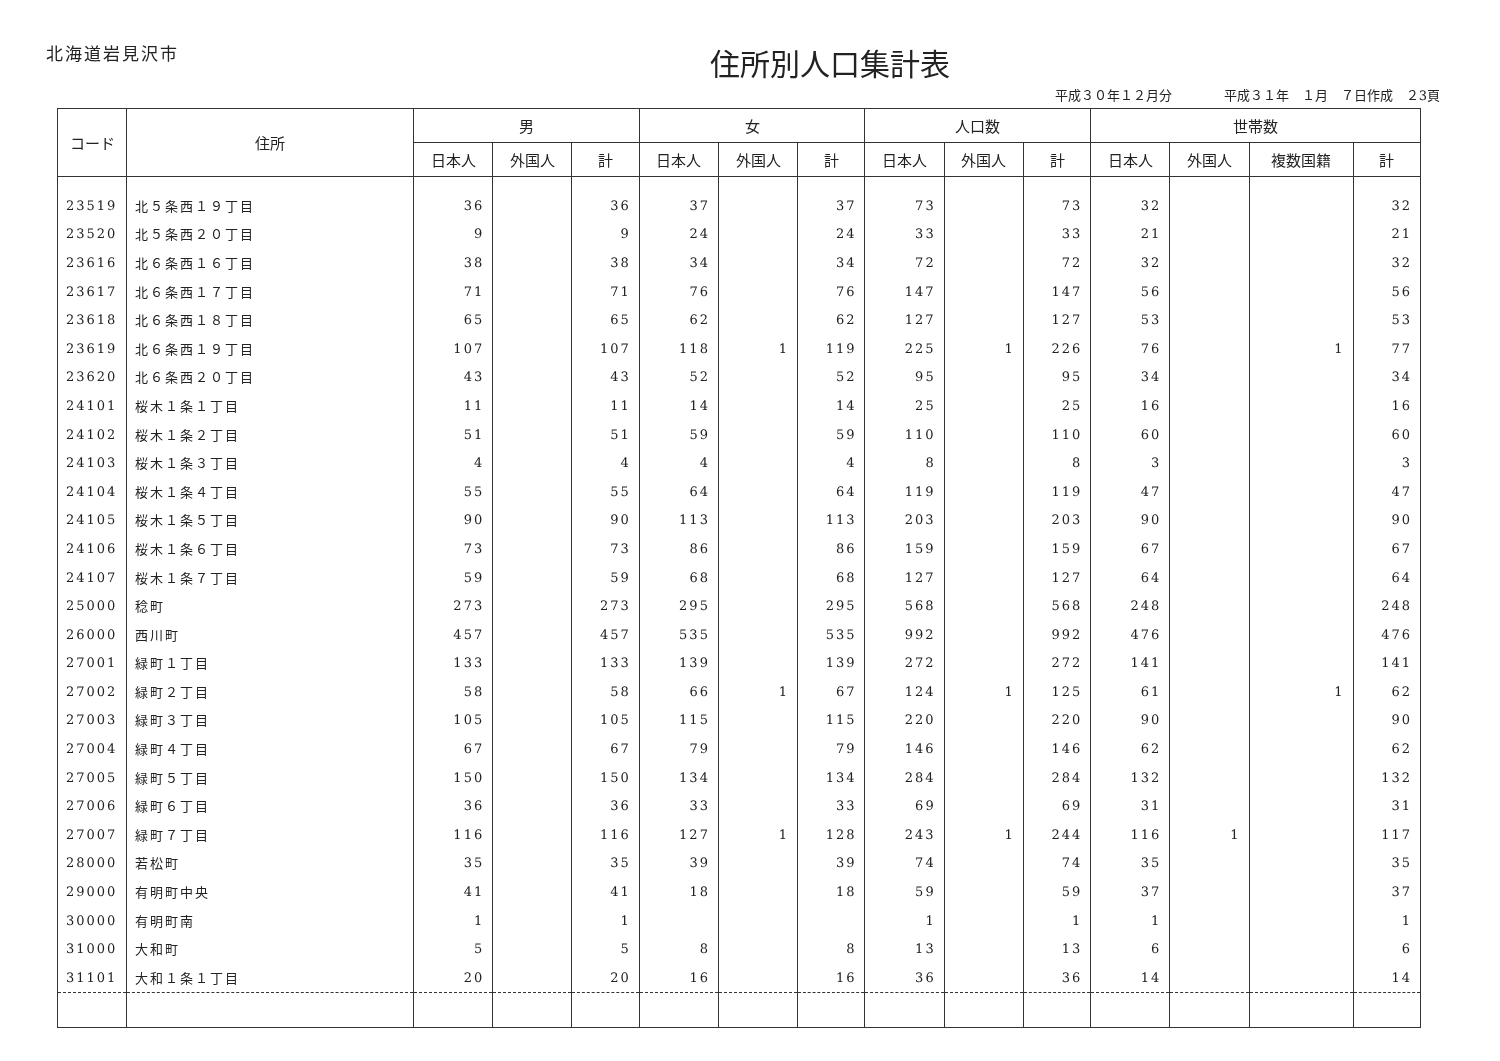北海道岩見沢市
住所別人口集計表
平成３０年１２月分　　　　平成３１年　１月　７日作成　２3頁
| コード | 住所 | 男 | | | 女 | | | 人口数 | | | 世帯数 | | | |
| --- | --- | --- | --- | --- | --- | --- | --- | --- | --- | --- | --- | --- | --- | --- |
| | | 日本人 | 外国人 | 計 | 日本人 | 外国人 | 計 | 日本人 | 外国人 | 計 | 日本人 | 外国人 | 複数国籍 | 計 |
| 23519 | 北５条西１９丁目 | 36 | | 36 | 37 | | 37 | 73 | | 73 | 32 | | | 32 |
| 23520 | 北５条西２０丁目 | 9 | | 9 | 24 | | 24 | 33 | | 33 | 21 | | | 21 |
| 23616 | 北６条西１６丁目 | 38 | | 38 | 34 | | 34 | 72 | | 72 | 32 | | | 32 |
| 23617 | 北６条西１７丁目 | 71 | | 71 | 76 | | 76 | 147 | | 147 | 56 | | | 56 |
| 23618 | 北６条西１８丁目 | 65 | | 65 | 62 | | 62 | 127 | | 127 | 53 | | | 53 |
| 23619 | 北６条西１９丁目 | 107 | | 107 | 118 | 1 | 119 | 225 | 1 | 226 | 76 | | 1 | 77 |
| 23620 | 北６条西２０丁目 | 43 | | 43 | 52 | | 52 | 95 | | 95 | 34 | | | 34 |
| 24101 | 桜木１条１丁目 | 11 | | 11 | 14 | | 14 | 25 | | 25 | 16 | | | 16 |
| 24102 | 桜木１条２丁目 | 51 | | 51 | 59 | | 59 | 110 | | 110 | 60 | | | 60 |
| 24103 | 桜木１条３丁目 | 4 | | 4 | 4 | | 4 | 8 | | 8 | 3 | | | 3 |
| 24104 | 桜木１条４丁目 | 55 | | 55 | 64 | | 64 | 119 | | 119 | 47 | | | 47 |
| 24105 | 桜木１条５丁目 | 90 | | 90 | 113 | | 113 | 203 | | 203 | 90 | | | 90 |
| 24106 | 桜木１条６丁目 | 73 | | 73 | 86 | | 86 | 159 | | 159 | 67 | | | 67 |
| 24107 | 桜木１条７丁目 | 59 | | 59 | 68 | | 68 | 127 | | 127 | 64 | | | 64 |
| 25000 | 稔町 | 273 | | 273 | 295 | | 295 | 568 | | 568 | 248 | | | 248 |
| 26000 | 西川町 | 457 | | 457 | 535 | | 535 | 992 | | 992 | 476 | | | 476 |
| 27001 | 緑町１丁目 | 133 | | 133 | 139 | | 139 | 272 | | 272 | 141 | | | 141 |
| 27002 | 緑町２丁目 | 58 | | 58 | 66 | 1 | 67 | 124 | 1 | 125 | 61 | | 1 | 62 |
| 27003 | 緑町３丁目 | 105 | | 105 | 115 | | 115 | 220 | | 220 | 90 | | | 90 |
| 27004 | 緑町４丁目 | 67 | | 67 | 79 | | 79 | 146 | | 146 | 62 | | | 62 |
| 27005 | 緑町５丁目 | 150 | | 150 | 134 | | 134 | 284 | | 284 | 132 | | | 132 |
| 27006 | 緑町６丁目 | 36 | | 36 | 33 | | 33 | 69 | | 69 | 31 | | | 31 |
| 27007 | 緑町７丁目 | 116 | | 116 | 127 | 1 | 128 | 243 | 1 | 244 | 116 | 1 | | 117 |
| 28000 | 若松町 | 35 | | 35 | 39 | | 39 | 74 | | 74 | 35 | | | 35 |
| 29000 | 有明町中央 | 41 | | 41 | 18 | | 18 | 59 | | 59 | 37 | | | 37 |
| 30000 | 有明町南 | 1 | | 1 | | | | 1 | | 1 | 1 | | | 1 |
| 31000 | 大和町 | 5 | | 5 | 8 | | 8 | 13 | | 13 | 6 | | | 6 |
| 31101 | 大和１条１丁目 | 20 | | 20 | 16 | | 16 | 36 | | 36 | 14 | | | 14 |